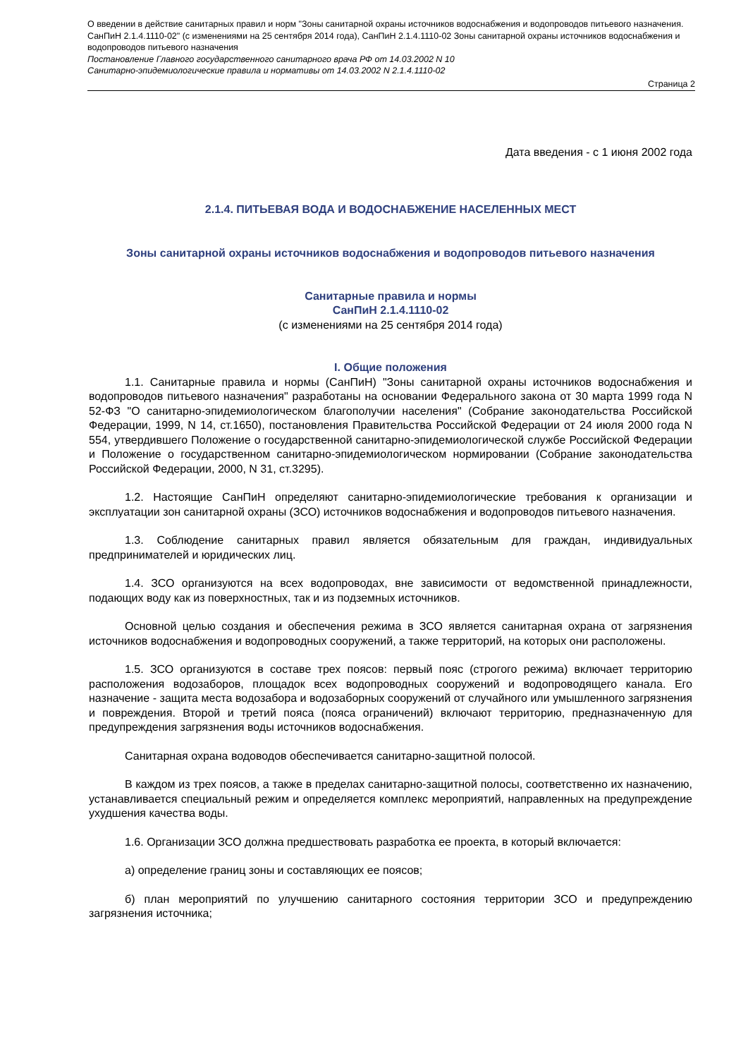О введении в действие санитарных правил и норм "Зоны санитарной охраны источников водоснабжения и водопроводов питьевого назначения. СанПиН 2.1.4.1110-02" (с изменениями на 25 сентября 2014 года), СанПиН 2.1.4.1110-02 Зоны санитарной охраны источников водоснабжения и водопроводов питьевого назначения
Постановление Главного государственного санитарного врача РФ от 14.03.2002 N 10
Санитарно-эпидемиологические правила и нормативы от 14.03.2002 N 2.1.4.1110-02
Страница 2
Дата введения - с 1 июня 2002 года
2.1.4. ПИТЬЕВАЯ ВОДА И ВОДОСНАБЖЕНИЕ НАСЕЛЕННЫХ МЕСТ
Зоны санитарной охраны источников водоснабжения и водопроводов питьевого назначения
Санитарные правила и нормы
СанПиН 2.1.4.1110-02
(с изменениями на 25 сентября 2014 года)
I. Общие положения
1.1. Санитарные правила и нормы (СанПиН) "Зоны санитарной охраны источников водоснабжения и водопроводов питьевого назначения" разработаны на основании Федерального закона от 30 марта 1999 года N 52-ФЗ "О санитарно-эпидемиологическом благополучии населения" (Собрание законодательства Российской Федерации, 1999, N 14, ст.1650), постановления Правительства Российской Федерации от 24 июля 2000 года N 554, утвердившего Положение о государственной санитарно-эпидемиологической службе Российской Федерации и Положение о государственном санитарно-эпидемиологическом нормировании (Собрание законодательства Российской Федерации, 2000, N 31, ст.3295).
1.2. Настоящие СанПиН определяют санитарно-эпидемиологические требования к организации и эксплуатации зон санитарной охраны (ЗСО) источников водоснабжения и водопроводов питьевого назначения.
1.3. Соблюдение санитарных правил является обязательным для граждан, индивидуальных предпринимателей и юридических лиц.
1.4. ЗСО организуются на всех водопроводах, вне зависимости от ведомственной принадлежности, подающих воду как из поверхностных, так и из подземных источников.
Основной целью создания и обеспечения режима в ЗСО является санитарная охрана от загрязнения источников водоснабжения и водопроводных сооружений, а также территорий, на которых они расположены.
1.5. ЗСО организуются в составе трех поясов: первый пояс (строгого режима) включает территорию расположения водозаборов, площадок всех водопроводных сооружений и водопроводящего канала. Его назначение - защита места водозабора и водозаборных сооружений от случайного или умышленного загрязнения и повреждения. Второй и третий пояса (пояса ограничений) включают территорию, предназначенную для предупреждения загрязнения воды источников водоснабжения.
Санитарная охрана водоводов обеспечивается санитарно-защитной полосой.
В каждом из трех поясов, а также в пределах санитарно-защитной полосы, соответственно их назначению, устанавливается специальный режим и определяется комплекс мероприятий, направленных на предупреждение ухудшения качества воды.
1.6. Организации ЗСО должна предшествовать разработка ее проекта, в который включается:
а) определение границ зоны и составляющих ее поясов;
б) план мероприятий по улучшению санитарного состояния территории ЗСО и предупреждению загрязнения источника;